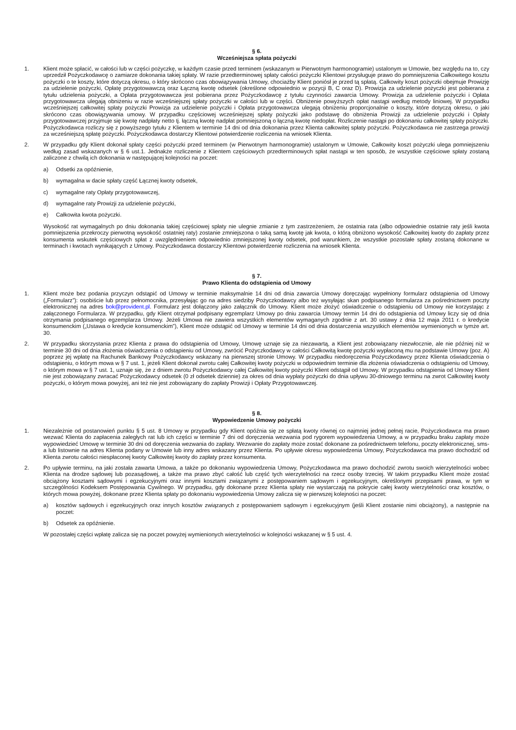§ 6.
Wcześniejsza spłata pożyczki
1. Klient może spłacić, w całości lub w części pożyczkę, w każdym czasie przed terminem (wskazanym w Pierwotnym harmonogramie) ustalonym w Umowie, bez względu na to, czy uprzedził Pożyczkodawcę o zamiarze dokonania takiej spłaty. W razie przedterminowej spłaty całości pożyczki Klientowi przysługuje prawo do pomniejszenia Całkowitego kosztu pożyczki o te koszty, które dotyczą okresu, o który skrócono czas obowiązywania Umowy, chociażby Klient poniósł je przed tą spłatą. Całkowity koszt pożyczki obejmuje Prowizję za udzielenie pożyczki, Opłatę przygotowawczą oraz Łączną kwotę odsetek (określone odpowiednio w pozycji B, C oraz D). Prowizja za udzielenie pożyczki jest pobierana z tytułu udzielenia pożyczki, a Opłata przygotowawcza jest pobierana przez Pożyczkodawcę z tytułu czynności zawarcia Umowy. Prowizja za udzielenie pożyczki i Opłata przygotowawcza ulegają obniżeniu w razie wcześniejszej spłaty pożyczki w całości lub w części. Obniżenie powyższych opłat nastąpi według metody liniowej. W przypadku wcześniejszej całkowitej spłaty pożyczki Prowizja za udzielenie pożyczki i Opłata przygotowawcza ulegają obniżeniu proporcjonalnie o koszty, które dotyczą okresu, o jaki skrócono czas obowiązywania umowy. W przypadku częściowej wcześniejszej spłaty pożyczki jako podstawę do obniżenia Prowizji za udzielenie pożyczki i Opłaty przygotowawczej przyjmuje się kwotę nadpłaty netto tj. łączną kwotę nadpłat pomniejszoną o łączną kwotę niedopłat. Rozliczenie nastąpi po dokonaniu całkowitej spłaty pożyczki. Pożyczkodawca rozliczy się z powyższego tytułu z Klientem w terminie 14 dni od dnia dokonania przez Klienta całkowitej spłaty pożyczki. Pożyczkodawca nie zastrzega prowizji za wcześniejszą spłatę pożyczki. Pożyczkodawca dostarczy Klientowi potwierdzenie rozliczenia na wniosek Klienta.
2. W przypadku gdy Klient dokonał spłaty części pożyczki przed terminem (w Pierwotnym harmonogramie) ustalonym w Umowie, Całkowity koszt pożyczki ulega pomniejszeniu według zasad wskazanych w § 6 ust.1. Jednakże rozliczenie z Klientem częściowych przedterminowych spłat nastąpi w ten sposób, że wszystkie częściowe spłaty zostaną zaliczone z chwilą ich dokonania w następującej kolejności na poczet:
a) Odsetki za opóźnienie,
b) wymagalna w dacie spłaty część Łącznej kwoty odsetek,
c) wymagalne raty Opłaty przygotowawczej,
d) wymagalne raty Prowizji za udzielenie pożyczki,
e) Całkowita kwota pożyczki.
Wysokość rat wymagalnych po dniu dokonania takiej częściowej spłaty nie ulegnie zmianie z tym zastrzeżeniem, że ostatnia rata (albo odpowiednie ostatnie raty jeśli kwota pomniejszenia przekroczy pierwotną wysokość ostatniej raty) zostanie zmniejszona o taką samą kwotę jak kwota, o którą obniżono wysokość Całkowitej kwoty do zapłaty przez konsumenta wskutek częściowych spłat z uwzględnieniem odpowiednio zmniejszonej kwoty odsetek, pod warunkiem, że wszystkie pozostałe spłaty zostaną dokonane w terminach i kwotach wynikających z Umowy. Pożyczkodawca dostarczy Klientowi potwierdzenie rozliczenia na wniosek Klienta.
§ 7.
Prawo Klienta do odstąpienia od Umowy
1. Klient może bez podania przyczyn odstąpić od Umowy w terminie maksymalnie 14 dni od dnia zawarcia Umowy doręczając wypełniony formularz odstąpienia od Umowy („Formularz”): osobiście lub przez pełnomocnika, przesyłając go na adres siedziby Pożyczkodawcy albo też wysyłając skan podpisanego formularza za pośrednictwem poczty elektronicznej na adres bok@provident.pl. Formularz jest dołączony jako załącznik do Umowy. Klient może złożyć oświadczenie o odstąpieniu od Umowy nie korzystając z załączonego Formularza. W przypadku, gdy Klient otrzymał podpisany egzemplarz Umowy po dniu zawarcia Umowy termin 14 dni do odstąpienia od Umowy liczy się od dnia otrzymania podpisanego egzemplarza Umowy. Jeżeli Umowa nie zawiera wszystkich elementów wymaganych zgodnie z art. 30 ustawy z dnia 12 maja 2011 r. o kredycie konsumenckim („Ustawa o kredycie konsumenckim”), Klient może odstąpić od Umowy w terminie 14 dni od dnia dostarczenia wszystkich elementów wymienionych w tymże art. 30.
2. W przypadku skorzystania przez Klienta z prawa do odstąpienia od Umowy, Umowę uznaje się za niezawartą, a Klient jest zobowiązany niezwłocznie, ale nie później niż w terminie 30 dni od dnia złożenia oświadczenia o odstąpieniu od Umowy, zwrócić Pożyczkodawcy w całości Całkowitą kwotę pożyczki wypłaconą mu na podstawie Umowy (poz. A) poprzez jej wpłatę na Rachunek Bankowy Pożyczkodawcy wskazany na pierwszej stronie Umowy. W przypadku niedoręczenia Pożyczkodawcy przez Klienta oświadczenia o odstąpieniu, o którym mowa w § 7 ust. 1, jeżeli Klient dokonał zwrotu całej Całkowitej kwoty pożyczki w odpowiednim terminie dla złożenia oświadczenia o odstąpieniu od Umowy, o którym mowa w § 7 ust. 1, uznaje się, że z dniem zwrotu Pożyczkodawcy całej Całkowitej kwoty pożyczki Klient odstąpił od Umowy. W przypadku odstąpienia od Umowy Klient nie jest zobowiązany zwracać Pożyczkodawcy odsetek (0 zł odsetek dziennie) za okres od dnia wypłaty pożyczki do dnia upływu 30-dniowego terminu na zwrot Całkowitej kwoty pożyczki, o którym mowa powyżej, ani też nie jest zobowiązany do zapłaty Prowizji i Opłaty Przygotowawczej.
§ 8.
Wypowiedzenie Umowy pożyczki
1. Niezależnie od postanowień punktu § 5 ust. 8 Umowy w przypadku gdy Klient opóźnia się ze spłatą kwoty równej co najmniej jednej pełnej racie, Pożyczkodawca ma prawo wezwać Klienta do zapłacenia zaległych rat lub ich części w terminie 7 dni od doręczenia wezwania pod rygorem wypowiedzenia Umowy, a w przypadku braku zapłaty może wypowiedzieć Umowę w terminie 30 dni od doręczenia wezwania do zapłaty. Wezwanie do zapłaty może zostać dokonane za pośrednictwem telefonu, poczty elektronicznej, sms-a lub listownie na adres Klienta podany w Umowie lub inny adres wskazany przez Klienta. Po upływie okresu wypowiedzenia Umowy, Pożyczkodawca ma prawo dochodzić od Klienta zwrotu całości niespłaconej kwoty Całkowitej kwoty do zapłaty przez konsumenta.
2. Po upływie terminu, na jaki została zawarta Umowa, a także po dokonaniu wypowiedzenia Umowy, Pożyczkodawca ma prawo dochodzić zwrotu swoich wierzytelności wobec Klienta na drodze sądowej lub pozasądowej, a także ma prawo zbyć całość lub część tych wierzytelności na rzecz osoby trzeciej. W takim przypadku Klient może zostać obciążony kosztami sądowymi i egzekucyjnymi oraz innymi kosztami związanymi z postępowaniem sądowym i egzekucyjnym, określonymi przepisami prawa, w tym w szczególności Kodeksem Postępowania Cywilnego. W przypadku, gdy dokonane przez Klienta spłaty nie wystarczają na pokrycie całej kwoty wierzytelności oraz kosztów, o których mowa powyżej, dokonane przez Klienta spłaty po dokonaniu wypowiedzenia Umowy zalicza się w pierwszej kolejności na poczet:
a) kosztów sądowych i egzekucyjnych oraz innych kosztów związanych z postępowaniem sądowym i egzekucyjnym (jeśli Klient zostanie nimi obciążony), a następnie na poczet:
b) Odsetek za opóźnienie.
W pozostałej części wpłatę zalicza się na poczet powyżej wymienionych wierzytelności w kolejności wskazanej w § 5 ust. 4.